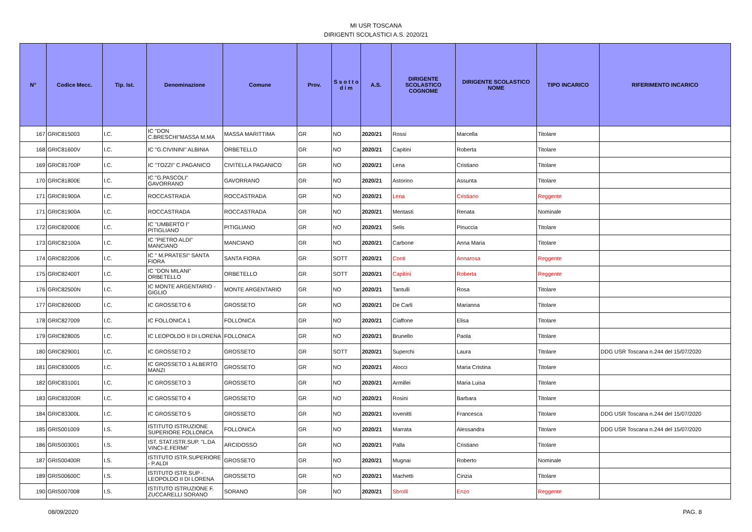MI USR TOSCANA
DIRIGENTI SCOLASTICI A.S. 2020/21
| N° | Codice Mecc. | Tip. Ist. | Denominazione | Comune | Prov. | S s o t t o d i m | A.S. | DIRIGENTE SCOLASTICO COGNOME | DIRIGENTE SCOLASTICO NOME | TIPO INCARICO | RIFERIMENTO INCARICO |
| --- | --- | --- | --- | --- | --- | --- | --- | --- | --- | --- | --- |
| 167 | GRIC815003 | I.C. | IC "DON C.BRESCHI"MASSA M.MA | MASSA MARITTIMA | GR | NO | 2020/21 | Rossi | Marcella | Titolare | |
| 168 | GRIC81600V | I.C. | IC "G.CIVININI" ALBINIA | ORBETELLO | GR | NO | 2020/21 | Capitini | Roberta | Titolare | |
| 169 | GRIC81700P | I.C. | IC "TOZZI" C.PAGANICO | CIVITELLA PAGANICO | GR | NO | 2020/21 | Lena | Cristiano | Titolare | |
| 170 | GRIC81800E | I.C. | IC "G.PASCOLI" GAVORRANO | GAVORRANO | GR | NO | 2020/21 | Astorino | Assunta | Titolare | |
| 171 | GRIC81900A | I.C. | ROCCASTRADA | ROCCASTRADA | GR | NO | 2020/21 | Lena | Cristiano | Reggente | |
| 171 | GRIC81900A | I.C. | ROCCASTRADA | ROCCASTRADA | GR | NO | 2020/21 | Mentasti | Renata | Nominale | |
| 172 | GRIC82000E | I.C. | IC "UMBERTO I" PITIGLIANO | PITIGLIANO | GR | NO | 2020/21 | Selis | Pinuccia | Titolare | |
| 173 | GRIC82100A | I.C. | IC "PIETRO ALDI" MANCIANO | MANCIANO | GR | NO | 2020/21 | Carbone | Anna Maria | Titolare | |
| 174 | GRIC822006 | I.C. | IC " M.PRATESI" SANTA FIORA | SANTA FIORA | GR | SOTT | 2020/21 | Conti | Annarosa | Reggente | |
| 175 | GRIC82400T | I.C. | IC "DON MILANI" ORBETELLO | ORBETELLO | GR | SOTT | 2020/21 | Capitini | Roberta | Reggente | |
| 176 | GRIC82500N | I.C. | IC MONTE ARGENTARIO - GIGLIO | MONTE ARGENTARIO | GR | NO | 2020/21 | Tantulli | Rosa | Titolare | |
| 177 | GRIC82600D | I.C. | IC GROSSETO 6 | GROSSETO | GR | NO | 2020/21 | De Carli | Marianna | Titolare | |
| 178 | GRIC827009 | I.C. | IC FOLLONICA 1 | FOLLONICA | GR | NO | 2020/21 | Ciaffone | Elisa | Titolare | |
| 179 | GRIC828005 | I.C. | IC LEOPOLDO II DI LORENA | FOLLONICA | GR | NO | 2020/21 | Brunello | Paola | Titolare | |
| 180 | GRIC829001 | I.C. | IC GROSSETO 2 | GROSSETO | GR | SOTT | 2020/21 | Superchi | Laura | Titolare | DDG USR Toscana n.244 del 15/07/2020 |
| 181 | GRIC830005 | I.C. | IC GROSSETO 1 ALBERTO MANZI | GROSSETO | GR | NO | 2020/21 | Alocci | Maria Cristina | Titolare | |
| 182 | GRIC831001 | I.C. | IC GROSSETO 3 | GROSSETO | GR | NO | 2020/21 | Armillei | Maria Luisa | Titolare | |
| 183 | GRIC83200R | I.C. | IC GROSSETO 4 | GROSSETO | GR | NO | 2020/21 | Rosini | Barbara | Titolare | |
| 184 | GRIC83300L | I.C. | IC GROSSETO 5 | GROSSETO | GR | NO | 2020/21 | Iovenitti | Francesca | Titolare | DDG USR Toscana n.244 del 15/07/2020 |
| 185 | GRIS001009 | I.S. | ISTITUTO ISTRUZIONE SUPERIORE FOLLONICA | FOLLONICA | GR | NO | 2020/21 | Marrata | Alessandra | Titolare | DDG USR Toscana n.244 del 15/07/2020 |
| 186 | GRIS003001 | I.S. | IST. STAT.ISTR.SUP. "L.DA VINCI-E.FERMI" | ARCIDOSSO | GR | NO | 2020/21 | Palla | Cristiano | Titolare | |
| 187 | GRIS00400R | I.S. | ISTITUTO ISTR.SUPERIORE - P.ALDI | GROSSETO | GR | NO | 2020/21 | Mugnai | Roberto | Nominale | |
| 189 | GRIS00600C | I.S. | ISTITUTO ISTR.SUP - LEOPOLDO II DI LORENA | GROSSETO | GR | NO | 2020/21 | Machetti | Cinzia | Titolare | |
| 190 | GRIS007008 | I.S. | ISTITUTO ISTRUZIONE F. ZUCCARELLI SORANO | SORANO | GR | NO | 2020/21 | Sbrolli | Enzo | Reggente | |
08/09/2020 PAG. 8